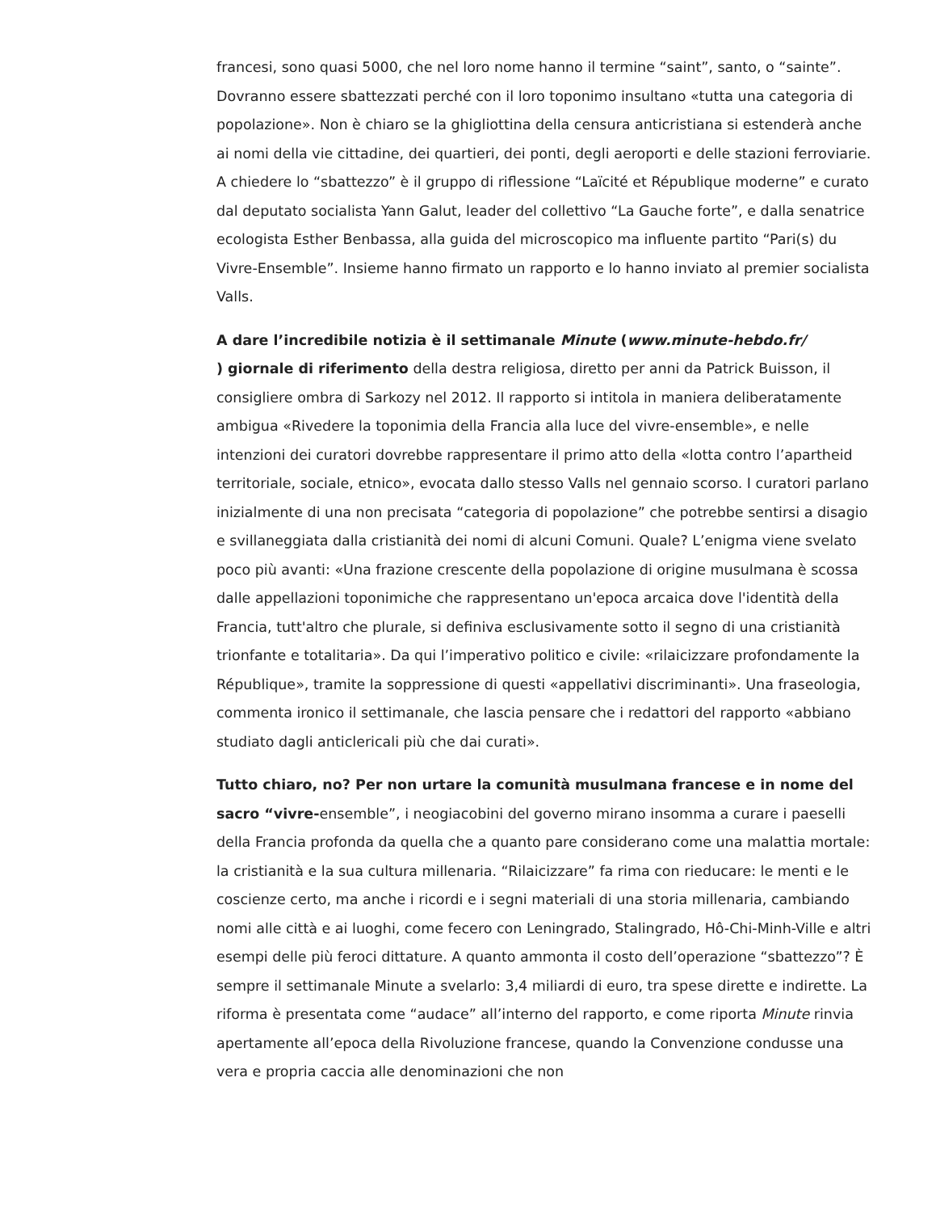francesi, sono quasi 5000, che nel loro nome hanno il termine “saint”, santo, o “sainte”. Dovranno essere sbattezzati perché con il loro toponimo insultano «tutta una categoria di popolazione». Non è chiaro se la ghigliottina della censura anticristiana si estenderà anche ai nomi della vie cittadine, dei quartieri, dei ponti, degli aeroporti e delle stazioni ferroviarie. A chiedere lo “sbattezzo” è il gruppo di riflessione “Laïcité et République moderne” e curato dal deputato socialista Yann Galut, leader del collettivo “La Gauche forte”, e dalla senatrice ecologista Esther Benbassa, alla guida del microscopico ma influente partito “Pari(s) du Vivre-Ensemble”. Insieme hanno firmato un rapporto e lo hanno inviato al premier socialista Valls.
A dare l’incredibile notizia è il settimanale Minute (www.minute-hebdo.fr/
) giornale di riferimento della destra religiosa, diretto per anni da Patrick Buisson, il consigliere ombra di Sarkozy nel 2012. Il rapporto si intitola in maniera deliberatamente ambigua «Rivedere la toponimia della Francia alla luce del vivre-ensemble», e nelle intenzioni dei curatori dovrebbe rappresentare il primo atto della «lotta contro l’apartheid territoriale, sociale, etnico», evocata dallo stesso Valls nel gennaio scorso. I curatori parlano inizialmente di una non precisata “categoria di popolazione” che potrebbe sentirsi a disagio e svillaneggiata dalla cristianità dei nomi di alcuni Comuni. Quale? L’enigma viene svelato poco più avanti: «Una frazione crescente della popolazione di origine musulmana è scossa dalle appellazioni toponimiche che rappresentano un'epoca arcaica dove l'identità della Francia, tutt'altro che plurale, si definiva esclusivamente sotto il segno di una cristianità trionfante e totalitaria». Da qui l’imperativo politico e civile: «rilaicizzare profondamente la République», tramite la soppressione di questi «appellativi discriminanti». Una fraseologia, commenta ironico il settimanale, che lascia pensare che i redattori del rapporto «abbiano studiato dagli anticlericali più che dai curati».
Tutto chiaro, no? Per non urtare la comunità musulmana francese e in nome del sacro “vivre-ensemble”, i neogiacobini del governo mirano insomma a curare i paeselli della Francia profonda da quella che a quanto pare considerano come una malattia mortale: la cristianità e la sua cultura millenaria. “Rilaicizzare” fa rima con rieducare: le menti e le coscienze certo, ma anche i ricordi e i segni materiali di una storia millenaria, cambiando nomi alle città e ai luoghi, come fecero con Leningrado, Stalingrado, Hô-Chi-Minh-Ville e altri esempi delle più feroci dittature. A quanto ammonta il costo dell’operazione “sbattezzo”? È sempre il settimanale Minute a svelarlo: 3,4 miliardi di euro, tra spese dirette e indirette. La riforma è presentata come “audace” all’interno del rapporto, e come riporta Minute rinvia apertamente all’epoca della Rivoluzione francese, quando la Convenzione condusse una vera e propria caccia alle denominazioni che non